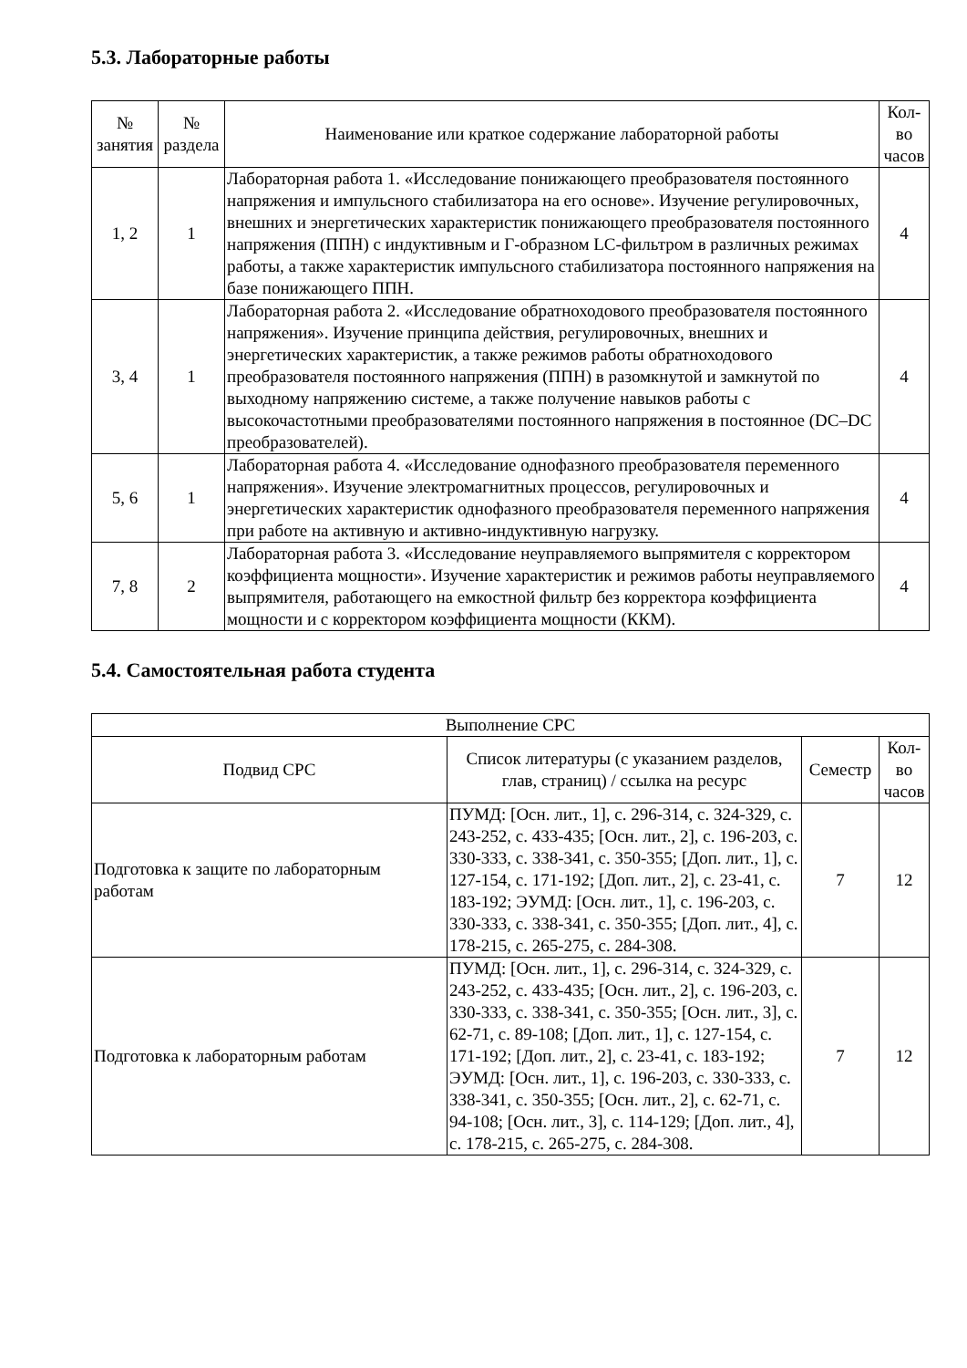5.3. Лабораторные работы
| № занятия | № раздела | Наименование или краткое содержание лабораторной работы | Кол- во часов |
| --- | --- | --- | --- |
| 1, 2 | 1 | Лабораторная работа 1. «Исследование понижающего преобразователя постоянного напряжения и импульсного стабилизатора на его основе». Изучение регулировочных, внешних и энергетических характеристик понижающего преобразователя постоянного напряжения (ППН) с индуктивным и Г-образном LC-фильтром в различных режимах работы, а также характеристик импульсного стабилизатора постоянного напряжения на базе понижающего ППН. | 4 |
| 3, 4 | 1 | Лабораторная работа 2. «Исследование обратноходового преобразователя постоянного напряжения». Изучение принципа действия, регулировочных, внешних и энергетических характеристик, а также режимов работы обратноходового преобразователя постоянного напряжения (ППН) в разомкнутой и замкнутой по выходному напряжению системе, а также получение навыков работы с высокочастотными преобразователями постоянного напряжения в постоянное (DC–DC преобразователей). | 4 |
| 5, 6 | 1 | Лабораторная работа 4. «Исследование однофазного преобразователя переменного напряжения». Изучение электромагнитных процессов, регулировочных и энергетических характеристик однофазного преобразователя переменного напряжения при работе на активную и активно-индуктивную нагрузку. | 4 |
| 7, 8 | 2 | Лабораторная работа 3. «Исследование неуправляемого выпрямителя с корректором коэффициента мощности». Изучение характеристик и режимов работы неуправляемого выпрямителя, работающего на емкостной фильтр без корректора коэффициента мощности и с корректором коэффициента мощности (ККМ). | 4 |
5.4. Самостоятельная работа студента
| Выполнение СРС | | | |
| --- | --- | --- | --- |
| Подвид СРС | Список литературы (с указанием разделов, глав, страниц) / ссылка на ресурс | Семестр | Кол- во часов |
| Подготовка к защите по лабораторным работам | ПУМД: [Осн. лит., 1], с. 296-314, с. 324-329, с. 243-252, с. 433-435; [Осн. лит., 2], с. 196-203, с. 330-333, с. 338-341, с. 350-355; [Доп. лит., 1], с. 127-154, с. 171-192; [Доп. лит., 2], с. 23-41, с. 183-192; ЭУМД: [Осн. лит., 1], с. 196-203, с. 330-333, с. 338-341, с. 350-355; [Доп. лит., 4], с. 178-215, с. 265-275, с. 284-308. | 7 | 12 |
| Подготовка к лабораторным работам | ПУМД: [Осн. лит., 1], с. 296-314, с. 324-329, с. 243-252, с. 433-435; [Осн. лит., 2], с. 196-203, с. 330-333, с. 338-341, с. 350-355; [Осн. лит., 3], с. 62-71, с. 89-108; [Доп. лит., 1], с. 127-154, с. 171-192; [Доп. лит., 2], с. 23-41, с. 183-192; ЭУМД: [Осн. лит., 1], с. 196-203, с. 330-333, с. 338-341, с. 350-355; [Осн. лит., 2], с. 62-71, с. 94-108; [Осн. лит., 3], с. 114-129; [Доп. лит., 4], с. 178-215, с. 265-275, с. 284-308. | 7 | 12 |